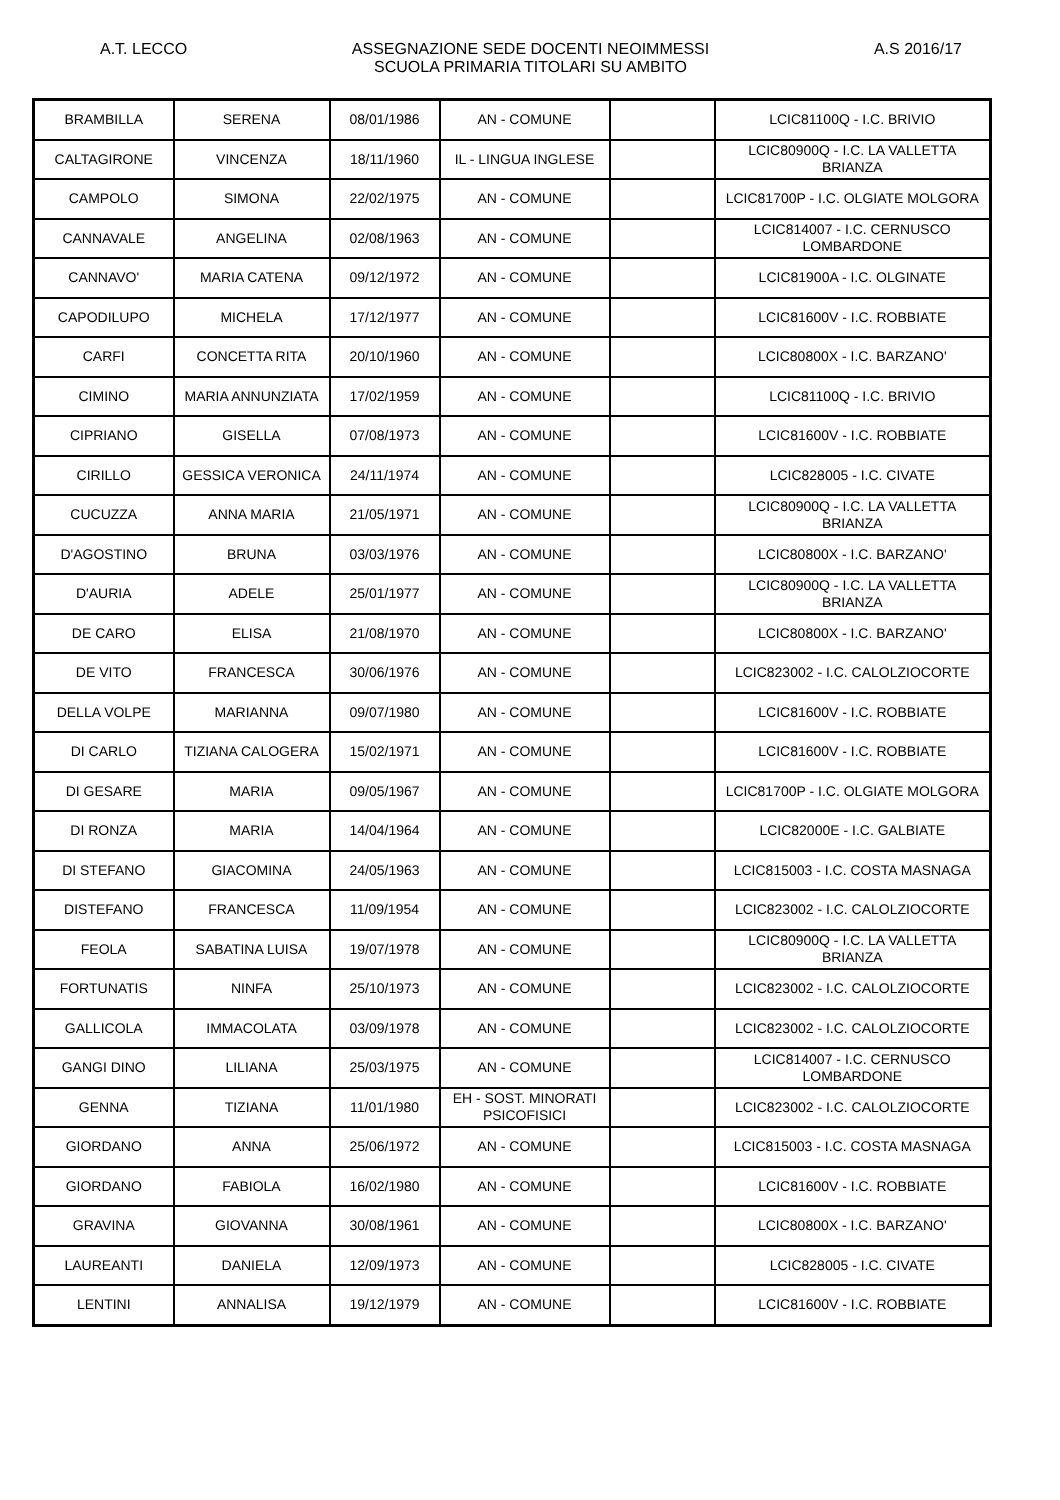A.T. LECCO ASSEGNAZIONE SEDE DOCENTI NEOIMMESSI
SCUOLA PRIMARIA TITOLARI SU AMBITO
A.S 2016/17
| BRAMBILLA | SERENA | 08/01/1986 | AN - COMUNE | | LCIC81100Q - I.C. BRIVIO |
| CALTAGIRONE | VINCENZA | 18/11/1960 | IL - LINGUA INGLESE | | LCIC80900Q - I.C. LA VALLETTA BRIANZA |
| CAMPOLO | SIMONA | 22/02/1975 | AN - COMUNE | | LCIC81700P - I.C. OLGIATE MOLGORA |
| CANNAVALE | ANGELINA | 02/08/1963 | AN - COMUNE | | LCIC814007 - I.C. CERNUSCO LOMBARDONE |
| CANNAVO' | MARIA CATENA | 09/12/1972 | AN - COMUNE | | LCIC81900A - I.C. OLGINATE |
| CAPODILUPO | MICHELA | 17/12/1977 | AN - COMUNE | | LCIC81600V - I.C. ROBBIATE |
| CARFI | CONCETTA RITA | 20/10/1960 | AN - COMUNE | | LCIC80800X - I.C. BARZANO' |
| CIMINO | MARIA ANNUNZIATA | 17/02/1959 | AN - COMUNE | | LCIC81100Q - I.C. BRIVIO |
| CIPRIANO | GISELLA | 07/08/1973 | AN - COMUNE | | LCIC81600V - I.C. ROBBIATE |
| CIRILLO | GESSICA VERONICA | 24/11/1974 | AN - COMUNE | | LCIC828005 - I.C. CIVATE |
| CUCUZZA | ANNA MARIA | 21/05/1971 | AN - COMUNE | | LCIC80900Q - I.C. LA VALLETTA BRIANZA |
| D'AGOSTINO | BRUNA | 03/03/1976 | AN - COMUNE | | LCIC80800X - I.C. BARZANO' |
| D'AURIA | ADELE | 25/01/1977 | AN - COMUNE | | LCIC80900Q - I.C. LA VALLETTA BRIANZA |
| DE CARO | ELISA | 21/08/1970 | AN - COMUNE | | LCIC80800X - I.C. BARZANO' |
| DE VITO | FRANCESCA | 30/06/1976 | AN - COMUNE | | LCIC823002 - I.C. CALOLZIOCORTE |
| DELLA VOLPE | MARIANNA | 09/07/1980 | AN - COMUNE | | LCIC81600V - I.C. ROBBIATE |
| DI CARLO | TIZIANA CALOGERA | 15/02/1971 | AN - COMUNE | | LCIC81600V - I.C. ROBBIATE |
| DI GESARE | MARIA | 09/05/1967 | AN - COMUNE | | LCIC81700P - I.C. OLGIATE MOLGORA |
| DI RONZA | MARIA | 14/04/1964 | AN - COMUNE | | LCIC82000E - I.C. GALBIATE |
| DI STEFANO | GIACOMINA | 24/05/1963 | AN - COMUNE | | LCIC815003 - I.C. COSTA MASNAGA |
| DISTEFANO | FRANCESCA | 11/09/1954 | AN - COMUNE | | LCIC823002 - I.C. CALOLZIOCORTE |
| FEOLA | SABATINA LUISA | 19/07/1978 | AN - COMUNE | | LCIC80900Q - I.C. LA VALLETTA BRIANZA |
| FORTUNATIS | NINFA | 25/10/1973 | AN - COMUNE | | LCIC823002 - I.C. CALOLZIOCORTE |
| GALLICOLA | IMMACOLATA | 03/09/1978 | AN - COMUNE | | LCIC823002 - I.C. CALOLZIOCORTE |
| GANGI DINO | LILIANA | 25/03/1975 | AN - COMUNE | | LCIC814007 - I.C. CERNUSCO LOMBARDONE |
| GENNA | TIZIANA | 11/01/1980 | EH - SOST. MINORATI PSICOFISICI | | LCIC823002 - I.C. CALOLZIOCORTE |
| GIORDANO | ANNA | 25/06/1972 | AN - COMUNE | | LCIC815003 - I.C. COSTA MASNAGA |
| GIORDANO | FABIOLA | 16/02/1980 | AN - COMUNE | | LCIC81600V - I.C. ROBBIATE |
| GRAVINA | GIOVANNA | 30/08/1961 | AN - COMUNE | | LCIC80800X - I.C. BARZANO' |
| LAUREANTI | DANIELA | 12/09/1973 | AN - COMUNE | | LCIC828005 - I.C. CIVATE |
| LENTINI | ANNALISA | 19/12/1979 | AN - COMUNE | | LCIC81600V - I.C. ROBBIATE |